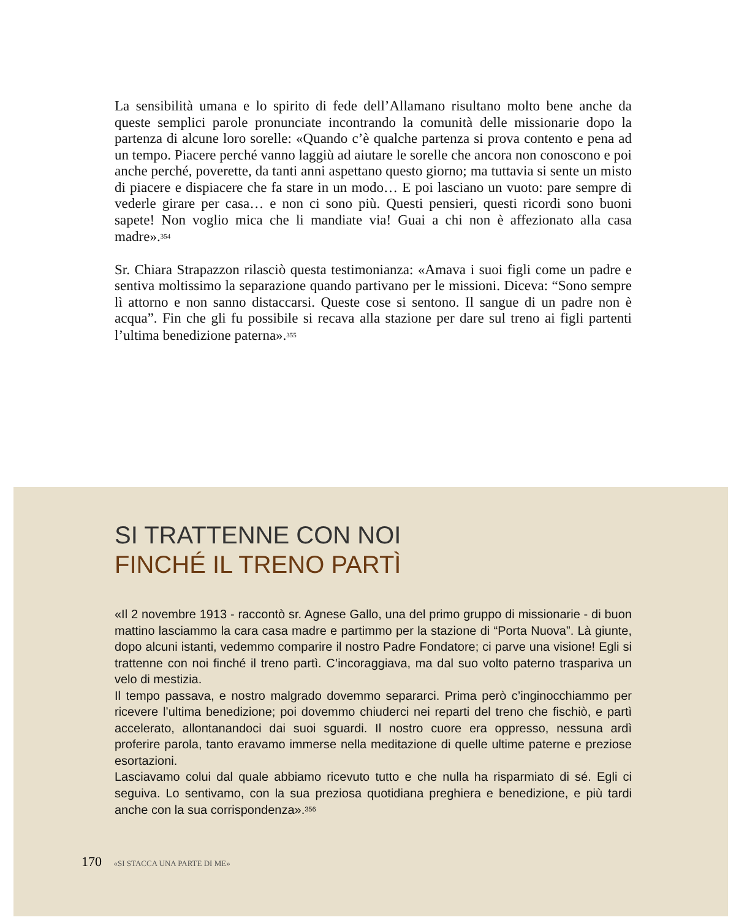La sensibilità umana e lo spirito di fede dell’Allamano risultano molto bene anche da queste semplici parole pronunciate incontrando la comunità delle missionarie dopo la partenza di alcune loro sorelle: «Quando c’è qualche partenza si prova contento e pena ad un tempo. Piacere perché vanno laggiù ad aiutare le sorelle che ancora non conoscono e poi anche perché, poverette, da tanti anni aspettano questo giorno; ma tuttavia si sente un misto di piacere e dispiacere che fa stare in un modo… E poi lasciano un vuoto: pare sempre di vederle girare per casa… e non ci sono più. Questi pensieri, questi ricordi sono buoni sapete! Non voglio mica che li mandiate via! Guai a chi non è affezionato alla casa madre».<sup>354</sup>
Sr. Chiara Strapazzon rilasciò questa testimonianza: «Amava i suoi figli come un padre e sentiva moltissimo la separazione quando partivano per le missioni. Diceva: “Sono sempre lì attorno e non sanno distaccarsi. Queste cose si sentono. Il sangue di un padre non è acqua”. Fin che gli fu possibile si recava alla stazione per dare sul treno ai figli partenti l’ultima benedizione paterna».<sup>355</sup>
SI TRATTENNE CON NOI
FINCHÉ IL TRENO PARTÌ
«Il 2 novembre 1913 - raccontò sr. Agnese Gallo, una del primo gruppo di missionarie - di buon mattino lasciammo la cara casa madre e partimmo per la stazione di “Porta Nuova”. Là giunte, dopo alcuni istanti, vedemmo comparire il nostro Padre Fondatore; ci parve una visione! Egli si trattenne con noi finché il treno partì. C’incoraggiava, ma dal suo volto paterno traspariva un velo di mestizia.
Il tempo passava, e nostro malgrado dovemmo separarci. Prima però c’inginocchiammo per ricevere l’ultima benedizione; poi dovemmo chiuderci nei reparti del treno che fischiò, e partì accelerato, allontanandoci dai suoi sguardi. Il nostro cuore era oppresso, nessuna ardì proferire parola, tanto eravamo immerse nella meditazione di quelle ultime paterne e preziose esortazioni.
Lasciavamo colui dal quale abbiamo ricevuto tutto e che nulla ha risparmiato di sé. Egli ci seguiva. Lo sentivamo, con la sua preziosa quotidiana preghiera e benedizione, e più tardi anche con la sua corrispondenza».<sup>356</sup>
170 «SI STACCA UNA PARTE DI ME»